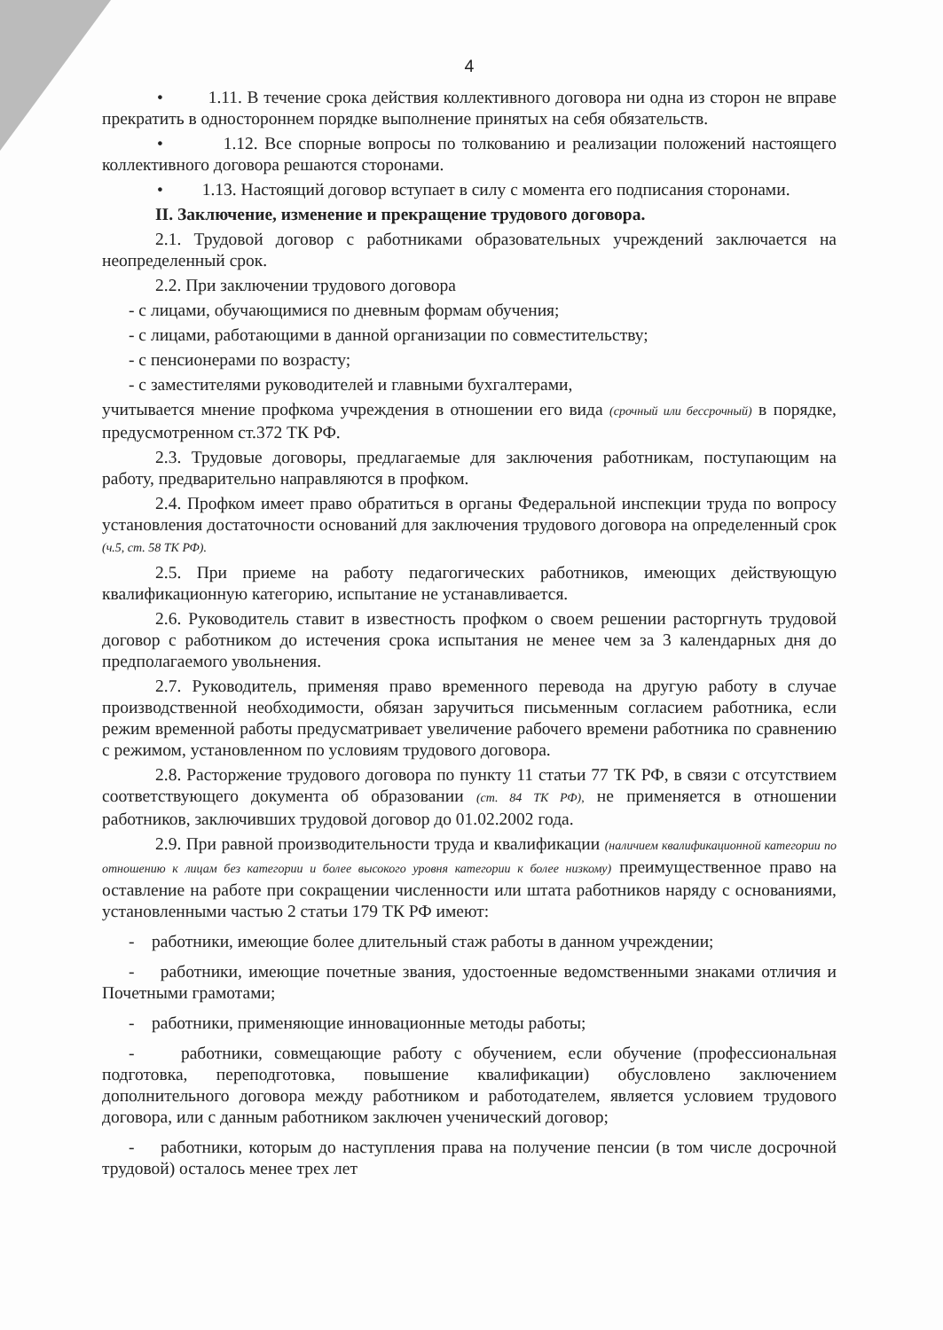4
• 1.11. В течение срока действия коллективного договора ни одна из сторон не вправе прекратить в одностороннем порядке выполнение принятых на себя обязательств.
• 1.12. Все спорные вопросы по толкованию и реализации положений настоящего коллективного договора решаются сторонами.
• 1.13. Настоящий договор вступает в силу с момента его подписания сторонами.
II. Заключение, изменение и прекращение трудового договора.
2.1. Трудовой договор с работниками образовательных учреждений заключается на неопределенный срок.
2.2. При заключении трудового договора
- с лицами, обучающимися по дневным формам обучения;
- с лицами, работающими в данной организации по совместительству;
- с пенсионерами по возрасту;
- с заместителями руководителей и главными бухгалтерами,
учитывается мнение профкома учреждения в отношении его вида (срочный или бессрочный) в порядке, предусмотренном ст.372 ТК РФ.
2.3. Трудовые договоры, предлагаемые для заключения работникам, поступающим на работу, предварительно направляются в профком.
2.4. Профком имеет право обратиться в органы Федеральной инспекции труда по вопросу установления достаточности оснований для заключения трудового договора на определенный срок (ч.5, ст. 58 ТК РФ).
2.5. При приеме на работу педагогических работников, имеющих действующую квалификационную категорию, испытание не устанавливается.
2.6. Руководитель ставит в известность профком о своем решении расторгнуть трудовой договор с работником до истечения срока испытания не менее чем за 3 календарных дня до предполагаемого увольнения.
2.7. Руководитель, применяя право временного перевода на другую работу в случае производственной необходимости, обязан заручиться письменным согласием работника, если режим временной работы предусматривает увеличение рабочего времени работника по сравнению с режимом, установленном по условиям трудового договора.
2.8. Расторжение трудового договора по пункту 11 статьи 77 ТК РФ, в связи с отсутствием соответствующего документа об образовании (ст. 84 ТК РФ), не применяется в отношении работников, заключивших трудовой договор до 01.02.2002 года.
2.9. При равной производительности труда и квалификации (наличием квалификационной категории по отношению к лицам без категории и более высокого уровня категории к более низкому) преимущественное право на оставление на работе при сокращении численности или штата работников наряду с основаниями, установленными частью 2 статьи 179 ТК РФ имеют:
- работники, имеющие более длительный стаж работы в данном учреждении;
- работники, имеющие почетные звания, удостоенные ведомственными знаками отличия и Почетными грамотами;
- работники, применяющие инновационные методы работы;
- работники, совмещающие работу с обучением, если обучение (профессиональная подготовка, переподготовка, повышение квалификации) обусловлено заключением дополнительного договора между работником и работодателем, является условием трудового договора, или с данным работником заключен ученический договор;
- работники, которым до наступления права на получение пенсии (в том числе досрочной трудовой) осталось менее трех лет